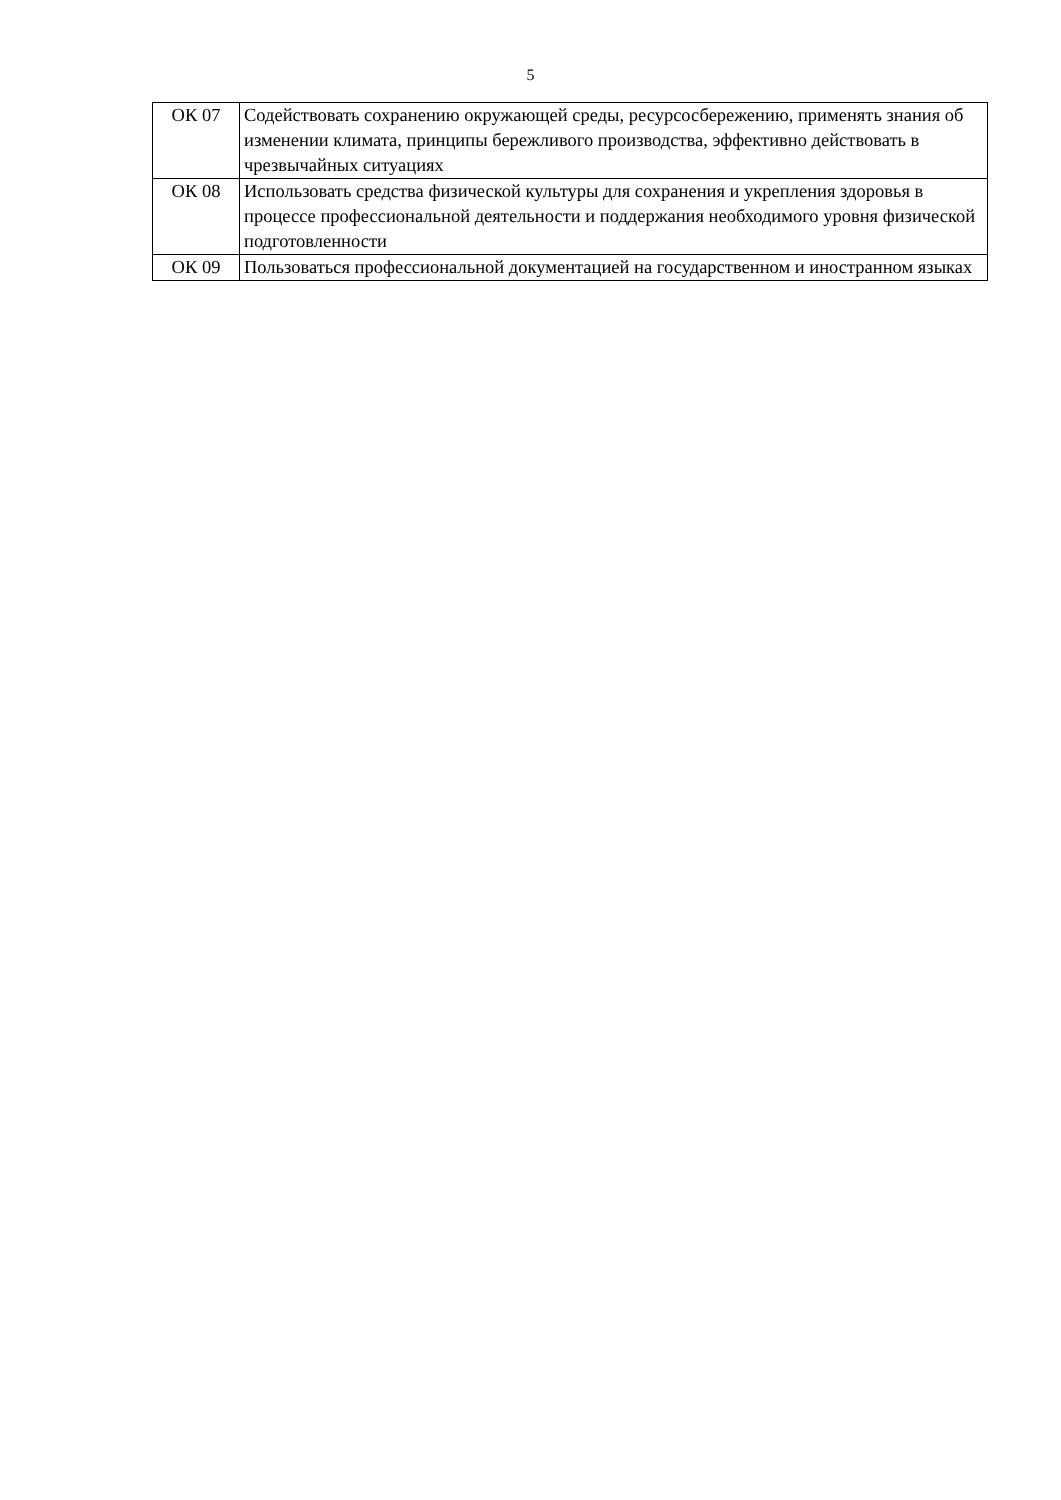5
| ОК 07 | Содействовать сохранению окружающей среды, ресурсосбережению, применять знания об изменении климата, принципы бережливого производства, эффективно действовать в чрезвычайных ситуациях |
| ОК 08 | Использовать средства физической культуры для сохранения и укрепления здоровья в процессе профессиональной деятельности и поддержания необходимого уровня физической подготовленности |
| ОК 09 | Пользоваться профессиональной документацией на государственном и иностранном языках |